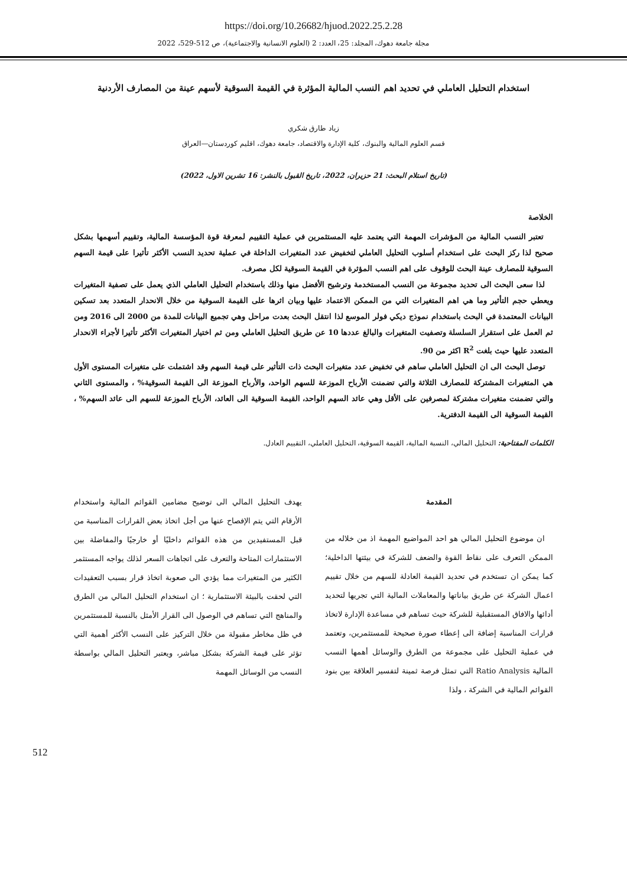https://doi.org/10.26682/hjuod.2022.25.2.28
مجلة جامعة دهوك، المجلد: 25، العدد: 2 (العلوم الانسانية والاجتماعية)، ص 512-529، 2022
استخدام التحليل العاملي في تحديد اهم النسب المالية المؤثرة في القيمة السوقية لأسهم عينة من المصارف الأردنية
زياد طارق شكري
قسم العلوم المالية والبنوك، كلية الإدارة والاقتصاد، جامعة دهوك، اقليم كوردستان—العراق
(تاريخ استلام البحث: 21 حزيران، 2022، تاريخ القبول بالنشر: 16 تشرين الاول، 2022)
الخلاصة
تعتبر النسب المالية من المؤشرات المهمة التي يعتمد عليه المستثمرين في عملية التقييم لمعرفة قوة المؤسسة المالية، وتقييم أسهمها بشكل صحيح لذا ركز البحث على استخدام أسلوب التحليل العاملي لتخفيض عدد المتغيرات الداخلة في عملية تحديد النسب الأكثر تأثيرا على قيمة السهم السوقية للمصارف عينة البحث للوقوف على اهم النسب المؤثرة في القيمة السوقية لكل مصرف.
لذا سعى البحث الى تحديد مجموعة من النسب المستخدمة وترشيح الأفضل منها وذلك باستخدام التحليل العاملي الذي يعمل على تصفية المتغيرات ويعطي حجم التأثير وما هي اهم المتغيرات التي من الممكن الاعتماد عليها وبيان اثرها على القيمة السوقية من خلال الانحدار المتعدد بعد تسكين البيانات المعتمدة في البحث باستخدام نموذج ديكي فولر الموسع لذا انتقل البحث بعدت مراحل وهي تجميع البيانات للمدة من 2000 الى 2016 ومن ثم العمل على استقرار السلسلة وتصفيت المتغيرات والبالغ عددها 10 عن طريق التحليل العاملي ومن ثم اختيار المتغيرات الأكثر تأثيرا لأجراء الانحدار المتعدد عليها حيث بلغت R<sup>2</sup> اكثر من 90.
توصل البحث الى ان التحليل العاملي ساهم في تخفيض عدد متغيرات البحث ذات التأثير على قيمة السهم وقد اشتملت على متغيرات المستوى الأول هي المتغيرات المشتركة للمصارف الثلاثة والتي تضمنت الأرباح الموزعة للسهم الواحد، والأرباح الموزعة الى القيمة السوقية% ، والمستوى الثاني والتي تضمنت متغيرات مشتركة لمصرفين على الأقل وهي عائد السهم الواحد، القيمة السوقية الى العائد، الأرباح الموزعة للسهم الى عائد السهم% ، القيمة السوقية الى القيمة الدفترية.
الكلمات المفتاحية: التحليل المالي، النسبة المالية، القيمة السوقية، التحليل العاملي، التقييم العادل.
المقدمة
ان موضوع التحليل المالي هو احد المواضيع المهمة اذ من خلاله من الممكن التعرف على نقاط القوة والضعف للشركة في بيئتها الداخلية؛ كما يمكن ان تستخدم في تحديد القيمة العادلة للسهم من خلال تقييم اعمال الشركة عن طريق بياناتها والمعاملات المالية التي تجريها لتحديد أدائها والافاق المستقبلية للشركة حيث تساهم في مساعدة الإدارة لاتخاذ قرارات المناسبة إضافة الى إعطاء صورة صحيحة للمستثمرين، وتعتمد في عملية التحليل على مجموعة من الطرق والوسائل أهمها النسب المالية Ratio Analysis التي تمثل فرصة ثمينة لتفسير العلاقة بين بنود القوائم المالية في الشركة ، ولذا
يهدف التحليل المالي الى توضيح مضامين القوائم المالية واستخدام الأرقام التي يتم الإفصاح عنها من أجل اتخاذ بعض القرارات المناسبة من قبل المستفيدين من هذه القوائم داخليًا أو خارجيًا والمفاضلة بين الاستثمارات المتاحة والتعرف على اتجاهات السعر لذلك يواجه المستثمر الكثير من المتغيرات مما يؤدي الى صعوبة اتخاذ قرار بسبب التعقيدات التي لحقت بالبيئة الاستثمارية ؛ ان استخدام التحليل المالي من الطرق والمناهج التي تساهم في الوصول الى القرار الأمثل بالنسبة للمستثمرين في ظل مخاطر مقبولة من خلال التركيز على النسب الأكثر أهمية التي تؤثر على قيمة الشركة بشكل مباشر، ويعتبر التحليل المالي بواسطة النسب من الوسائل المهمة
512